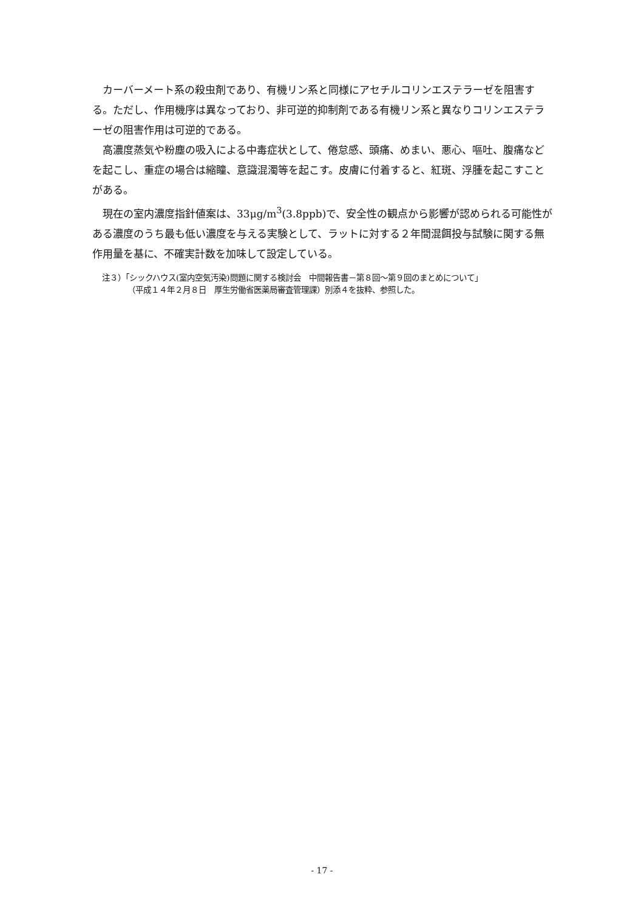カーバーメート系の殺虫剤であり、有機リン系と同様にアセチルコリンエステラーゼを阻害する。ただし、作用機序は異なっており、非可逆的抑制剤である有機リン系と異なりコリンエステラーゼの阻害作用は可逆的である。
高濃度蒸気や粉塵の吸入による中毒症状として、倦怠感、頭痛、めまい、悪心、嘔吐、腹痛などを起こし、重症の場合は縮瞳、意識混濁等を起こす。皮膚に付着すると、紅斑、浮腫を起こすことがある。
現在の室内濃度指針値案は、33μg/m<sup>3</sup>(3.8ppb)で、安全性の観点から影響が認められる可能性がある濃度のうち最も低い濃度を与える実験として、ラットに対する２年間混餌投与試験に関する無作用量を基に、不確実計数を加味して設定している。
注３）「シックハウス(室内空気汚染)問題に関する検討会　中間報告書－第８回～第９回のまとめについて」
（平成１４年２月８日　厚生労働省医薬局審査管理課）別添４を抜粋、参照した。
- 17 -